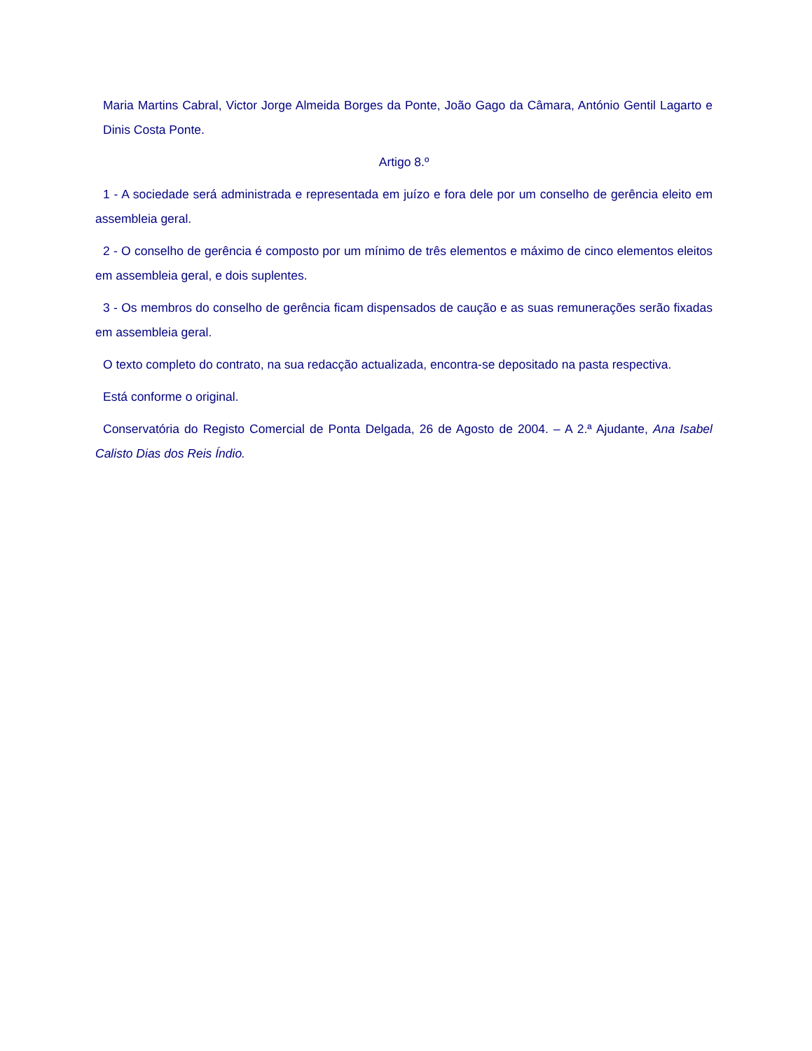Maria Martins Cabral, Victor Jorge Almeida Borges da Ponte, João Gago da Câmara, António Gentil Lagarto e Dinis Costa Ponte.
Artigo 8.º
1 - A sociedade será administrada e representada em juízo e fora dele por um conselho de gerência eleito em assembleia geral.
2 - O conselho de gerência é composto por um mínimo de três elementos e máximo de cinco elementos eleitos em assembleia geral, e dois suplentes.
3 - Os membros do conselho de gerência ficam dispensados de caução e as suas remunerações serão fixadas em assembleia geral.
O texto completo do contrato, na sua redacção actualizada, encontra-se depositado na pasta respectiva.
Está conforme o original.
Conservatória do Registo Comercial de Ponta Delgada, 26 de Agosto de 2004. – A 2.ª Ajudante, Ana Isabel Calisto Dias dos Reis Índio.